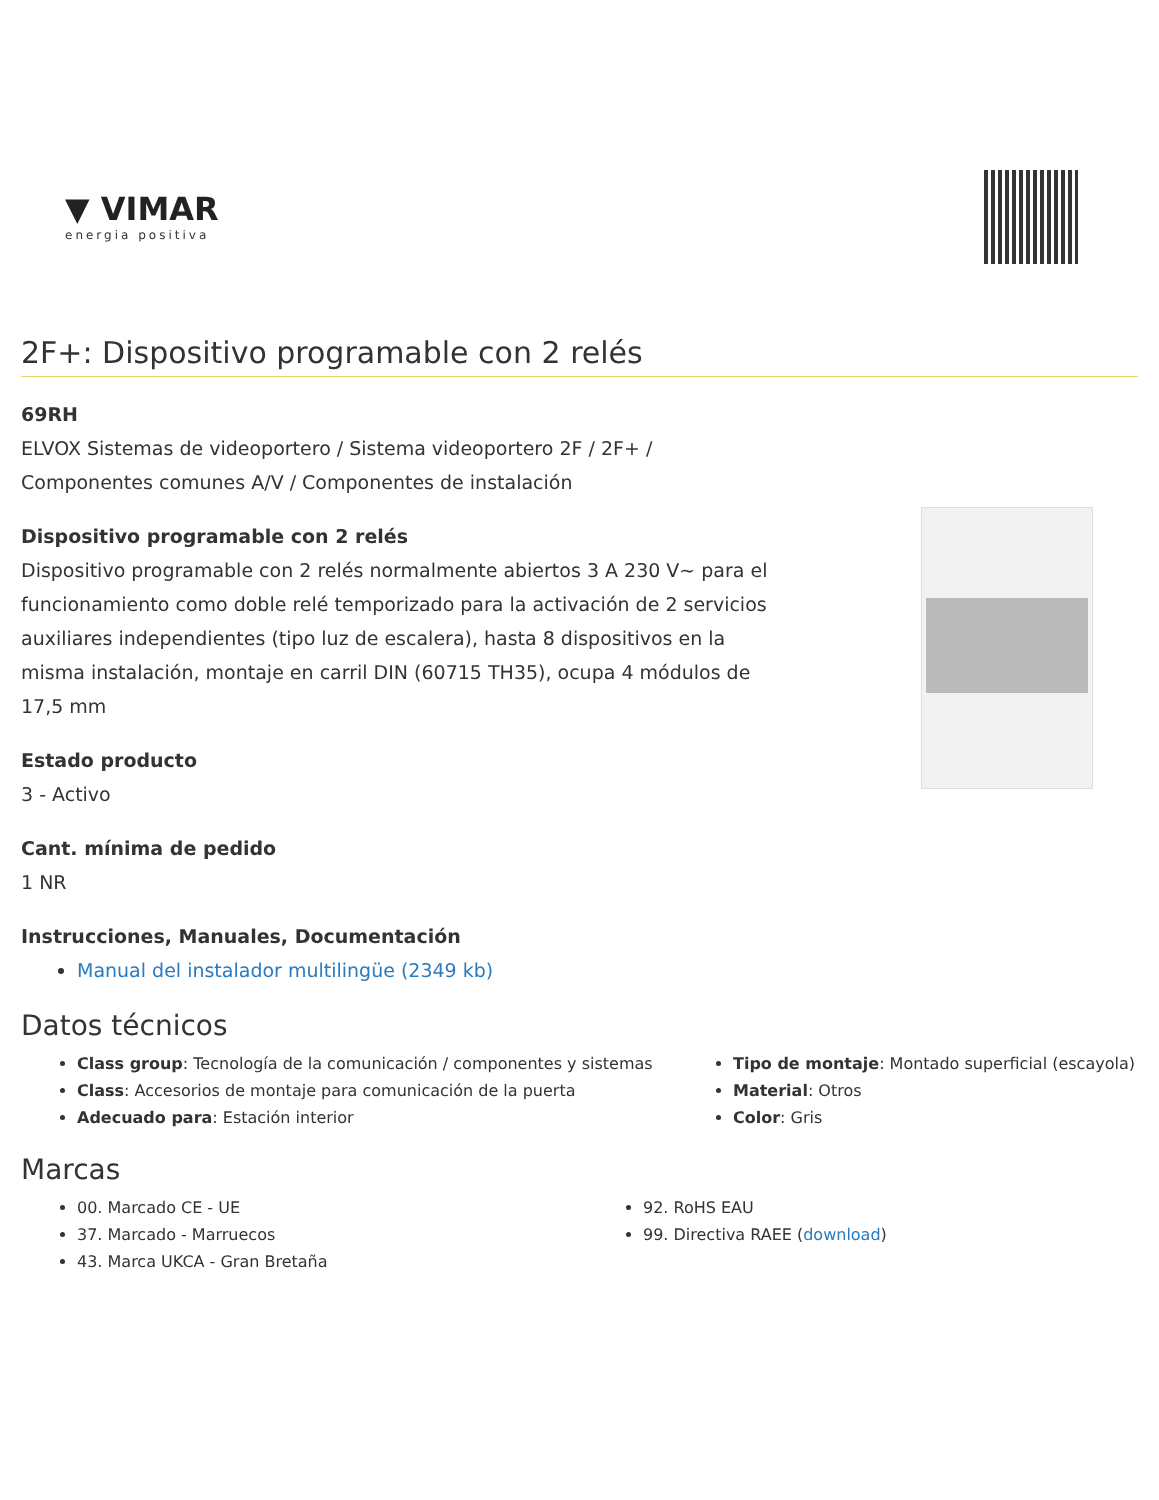▼ VIMAR
energia positiva
2F+: Dispositivo programable con 2 relés
69RH
ELVOX Sistemas de videoportero / Sistema videoportero 2F / 2F+ / Componentes comunes A/V / Componentes de instalación
Dispositivo programable con 2 relés
Dispositivo programable con 2 relés normalmente abiertos 3 A 230 V~ para el funcionamiento como doble relé temporizado para la activación de 2 servicios auxiliares independientes (tipo luz de escalera), hasta 8 dispositivos en la misma instalación, montaje en carril DIN (60715 TH35), ocupa 4 módulos de 17,5 mm
Estado producto
3 - Activo
Cant. mínima de pedido
1 NR
Instrucciones, Manuales, Documentación
Manual del instalador multilingüe (2349 kb)
Datos técnicos
Class group: Tecnología de la comunicación / componentes y sistemas
Class: Accesorios de montaje para comunicación de la puerta
Adecuado para: Estación interior
Tipo de montaje: Montado superficial (escayola)
Material: Otros
Color: Gris
Marcas
00. Marcado CE - UE
37. Marcado - Marruecos
43. Marca UKCA - Gran Bretaña
92. RoHS EAU
99. Directiva RAEE (download)